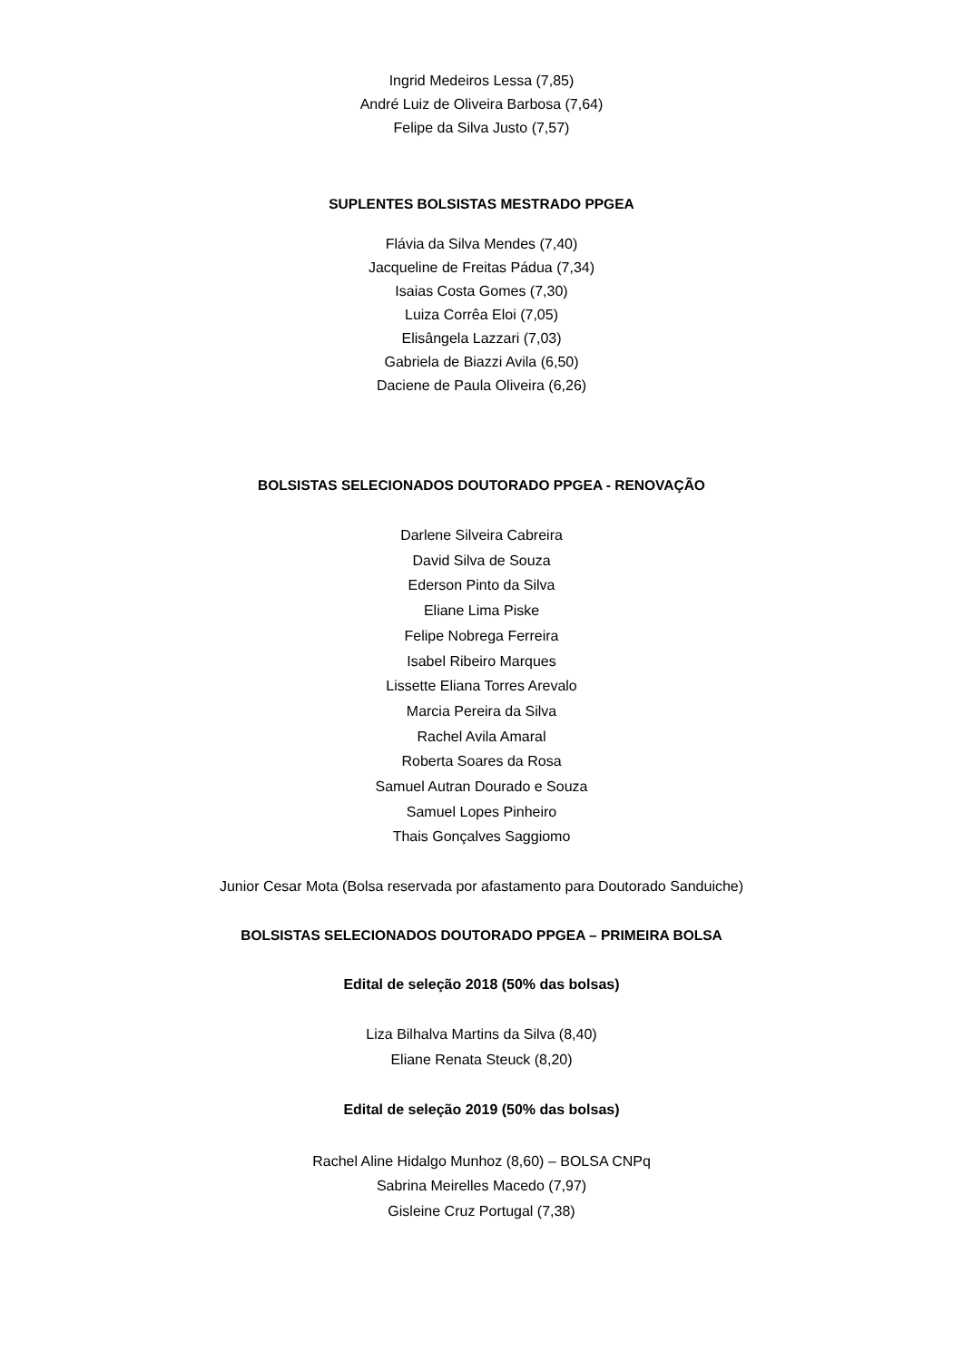Ingrid Medeiros Lessa (7,85)
André Luiz de Oliveira Barbosa (7,64)
Felipe da Silva Justo (7,57)
SUPLENTES BOLSISTAS MESTRADO PPGEA
Flávia da Silva Mendes (7,40)
Jacqueline de Freitas Pádua (7,34)
Isaias Costa Gomes (7,30)
Luiza Corrêa Eloi (7,05)
Elisângela Lazzari (7,03)
Gabriela de Biazzi Avila (6,50)
Daciene de Paula Oliveira (6,26)
BOLSISTAS SELECIONADOS DOUTORADO PPGEA - RENOVAÇÃO
Darlene Silveira Cabreira
David Silva de Souza
Ederson Pinto da Silva
Eliane Lima Piske
Felipe Nobrega Ferreira
Isabel Ribeiro Marques
Lissette Eliana Torres Arevalo
Marcia Pereira da Silva
Rachel Avila Amaral
Roberta Soares da Rosa
Samuel Autran Dourado e Souza
Samuel Lopes Pinheiro
Thais Gonçalves Saggiomo
Junior Cesar Mota (Bolsa reservada por afastamento para Doutorado Sanduiche)
BOLSISTAS SELECIONADOS DOUTORADO PPGEA – PRIMEIRA BOLSA
Edital de seleção 2018 (50% das bolsas)
Liza Bilhalva Martins da Silva (8,40)
Eliane Renata Steuck (8,20)
Edital de seleção 2019 (50% das bolsas)
Rachel Aline Hidalgo Munhoz (8,60) – BOLSA CNPq
Sabrina Meirelles Macedo (7,97)
Gisleine Cruz Portugal (7,38)